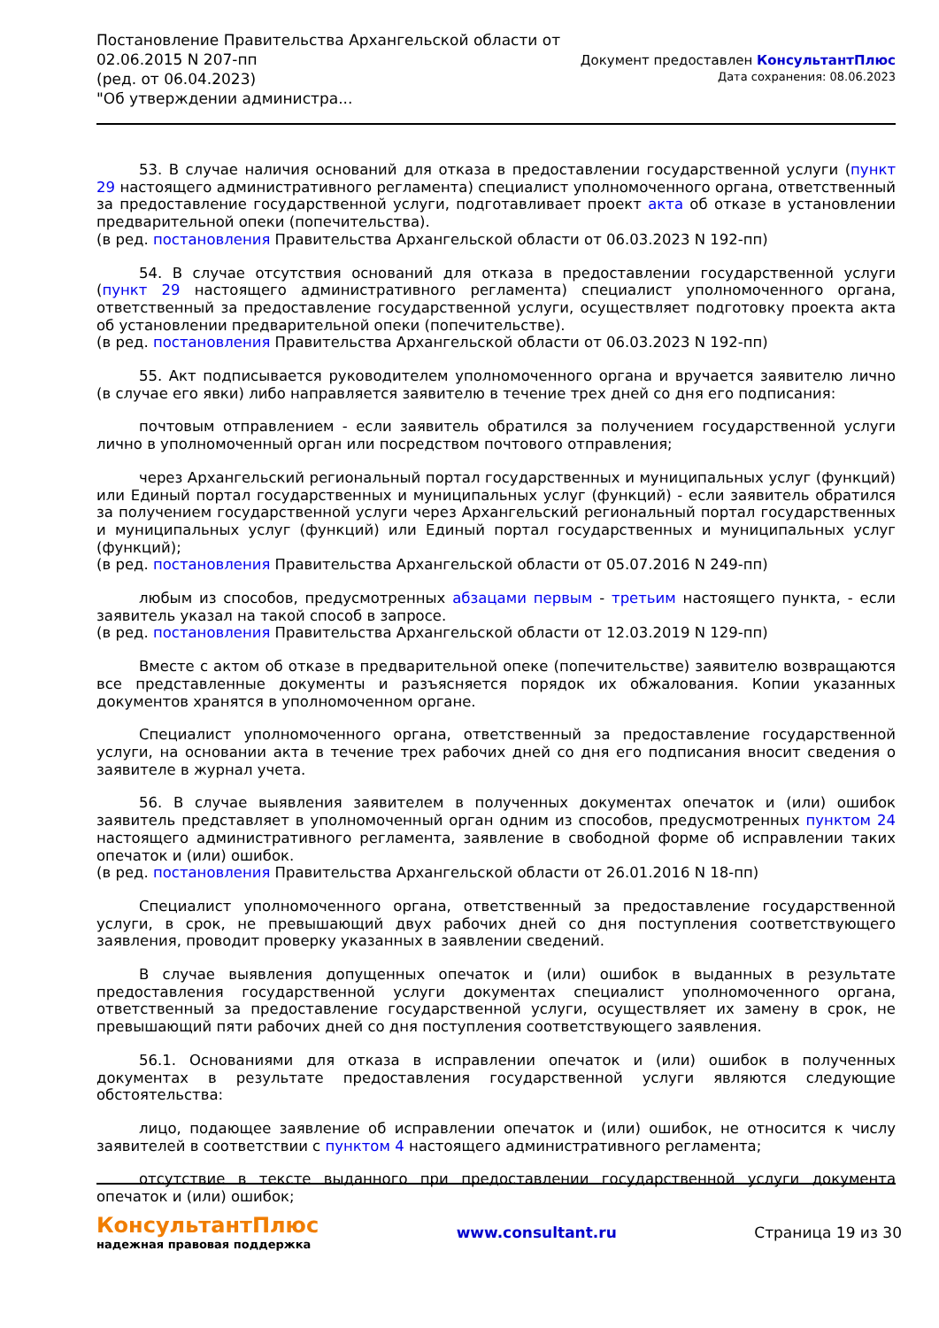Постановление Правительства Архангельской области от
02.06.2015 N 207-пп
(ред. от 06.04.2023)
"Об утверждении администра...
Документ предоставлен КонсультантПлюс
Дата сохранения: 08.06.2023
53. В случае наличия оснований для отказа в предоставлении государственной услуги (пункт 29 настоящего административного регламента) специалист уполномоченного органа, ответственный за предоставление государственной услуги, подготавливает проект акта об отказе в установлении предварительной опеки (попечительства).
(в ред. постановления Правительства Архангельской области от 06.03.2023 N 192-пп)
54. В случае отсутствия оснований для отказа в предоставлении государственной услуги (пункт 29 настоящего административного регламента) специалист уполномоченного органа, ответственный за предоставление государственной услуги, осуществляет подготовку проекта акта об установлении предварительной опеки (попечительстве).
(в ред. постановления Правительства Архангельской области от 06.03.2023 N 192-пп)
55. Акт подписывается руководителем уполномоченного органа и вручается заявителю лично (в случае его явки) либо направляется заявителю в течение трех дней со дня его подписания:
почтовым отправлением - если заявитель обратился за получением государственной услуги лично в уполномоченный орган или посредством почтового отправления;
через Архангельский региональный портал государственных и муниципальных услуг (функций) или Единый портал государственных и муниципальных услуг (функций) - если заявитель обратился за получением государственной услуги через Архангельский региональный портал государственных и муниципальных услуг (функций) или Единый портал государственных и муниципальных услуг (функций);
(в ред. постановления Правительства Архангельской области от 05.07.2016 N 249-пп)
любым из способов, предусмотренных абзацами первым - третьим настоящего пункта, - если заявитель указал на такой способ в запросе.
(в ред. постановления Правительства Архангельской области от 12.03.2019 N 129-пп)
Вместе с актом об отказе в предварительной опеке (попечительстве) заявителю возвращаются все представленные документы и разъясняется порядок их обжалования. Копии указанных документов хранятся в уполномоченном органе.
Специалист уполномоченного органа, ответственный за предоставление государственной услуги, на основании акта в течение трех рабочих дней со дня его подписания вносит сведения о заявителе в журнал учета.
56. В случае выявления заявителем в полученных документах опечаток и (или) ошибок заявитель представляет в уполномоченный орган одним из способов, предусмотренных пунктом 24 настоящего административного регламента, заявление в свободной форме об исправлении таких опечаток и (или) ошибок.
(в ред. постановления Правительства Архангельской области от 26.01.2016 N 18-пп)
Специалист уполномоченного органа, ответственный за предоставление государственной услуги, в срок, не превышающий двух рабочих дней со дня поступления соответствующего заявления, проводит проверку указанных в заявлении сведений.
В случае выявления допущенных опечаток и (или) ошибок в выданных в результате предоставления государственной услуги документах специалист уполномоченного органа, ответственный за предоставление государственной услуги, осуществляет их замену в срок, не превышающий пяти рабочих дней со дня поступления соответствующего заявления.
56.1. Основаниями для отказа в исправлении опечаток и (или) ошибок в полученных документах в результате предоставления государственной услуги являются следующие обстоятельства:
лицо, подающее заявление об исправлении опечаток и (или) ошибок, не относится к числу заявителей в соответствии с пунктом 4 настоящего административного регламента;
отсутствие в тексте выданного при предоставлении государственной услуги документа опечаток и (или) ошибок;
КонсультантПлюс
надежная правовая поддержка
www.consultant.ru Страница 19 из 30